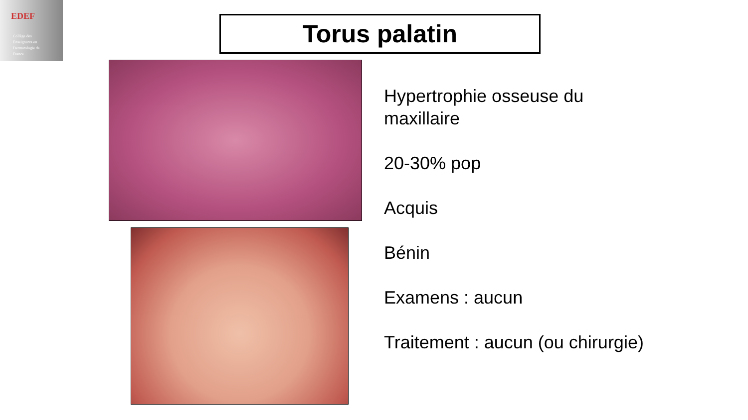EDEF
Collège des
Enseignants en
Dermatologie de
France
Torus palatin
Hypertrophie osseuse du
maxillaire
20-30% pop
Acquis
Bénin
Examens : aucun
Traitement : aucun (ou chirurgie)